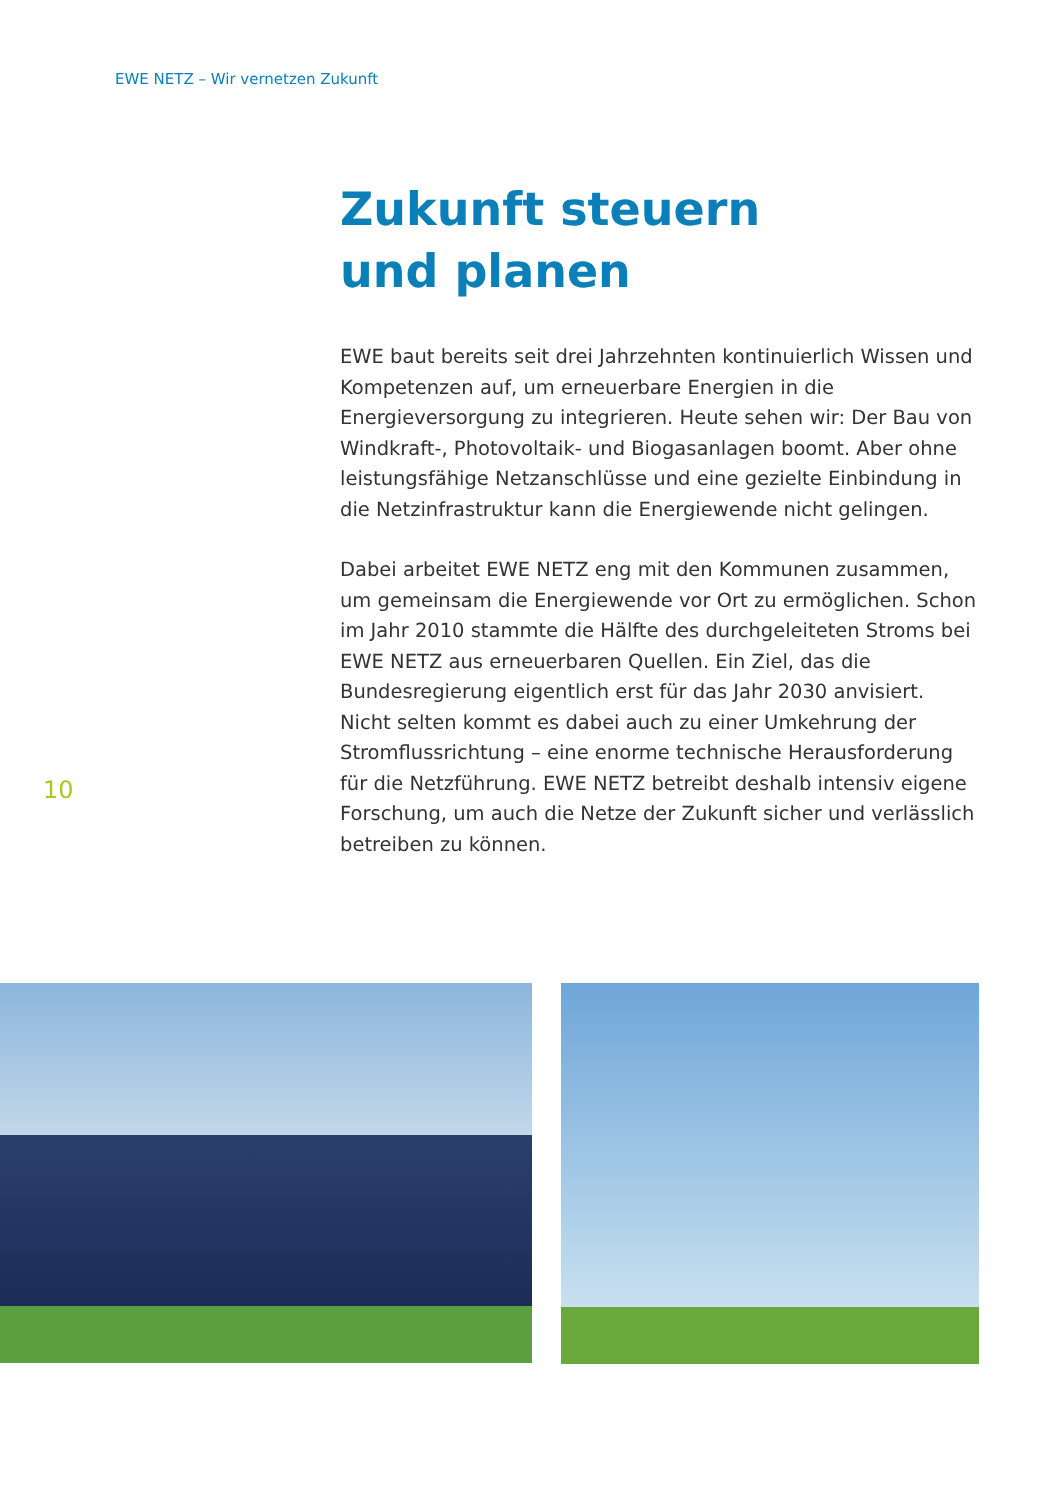EWE NETZ – Wir vernetzen Zukunft
Zukunft steuern
und planen
EWE baut bereits seit drei Jahrzehnten kontinuierlich Wissen und Kompetenzen auf, um erneuerbare Energien in die Energieversorgung zu integrieren. Heute sehen wir: Der Bau von Windkraft-, Photovoltaik- und Biogasanlagen boomt. Aber ohne leistungsfähige Netzanschlüsse und eine gezielte Einbindung in die Netzinfrastruktur kann die Energiewende nicht gelingen.
Dabei arbeitet EWE NETZ eng mit den Kommunen zusammen, um gemeinsam die Energiewende vor Ort zu ermöglichen. Schon im Jahr 2010 stammte die Hälfte des durchgeleiteten Stroms bei EWE NETZ aus erneuerbaren Quellen. Ein Ziel, das die Bundesregierung eigentlich erst für das Jahr 2030 anvisiert. Nicht selten kommt es dabei auch zu einer Umkehrung der Stromflussrichtung – eine enorme technische Herausforderung für die Netzführung. EWE NETZ betreibt deshalb intensiv eigene Forschung, um auch die Netze der Zukunft sicher und verlässlich betreiben zu können.
10